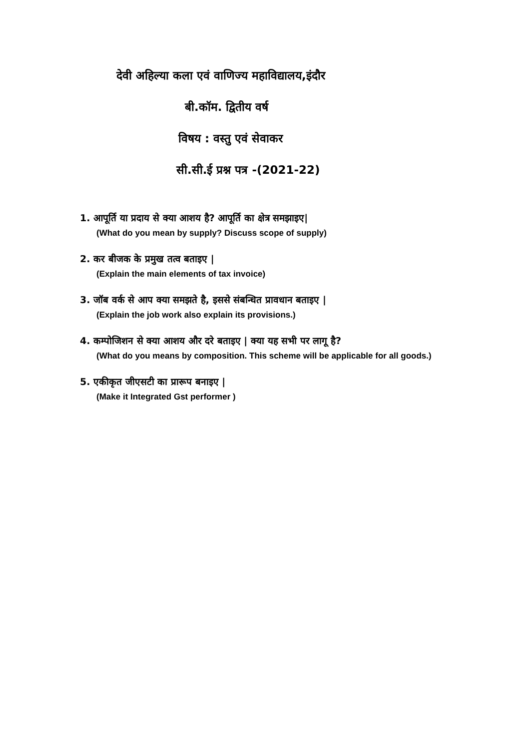देवी अहिल्या कला एवं वाणिज्य महाविद्यालय,इंदौर
बी.कॉम. द्वितीय वर्ष
विषय : वस्तु एवं सेवाकर
सी.सी.ई प्रश्न पत्र -(2021-22)
1. आपूर्ति या प्रदाय से क्या आशय है? आपूर्ति का क्षेत्र समझाइए|
(What do you mean by supply? Discuss scope of supply)
2. कर बीजक के प्रमुख तत्व बताइए |
(Explain the main elements of tax invoice)
3. जॉब वर्क से आप क्या समझते है, इससे संबन्धित प्रावधान बताइए |
(Explain the job work also explain its provisions.)
4. कम्पोजिशन से क्या आशय और दरे बताइए | क्या यह सभी पर लागू है?
(What do you means by composition. This scheme will be applicable for all goods.)
5. एकीकृत जीएसटी का प्रारूप बनाइए |
(Make it Integrated Gst performer )